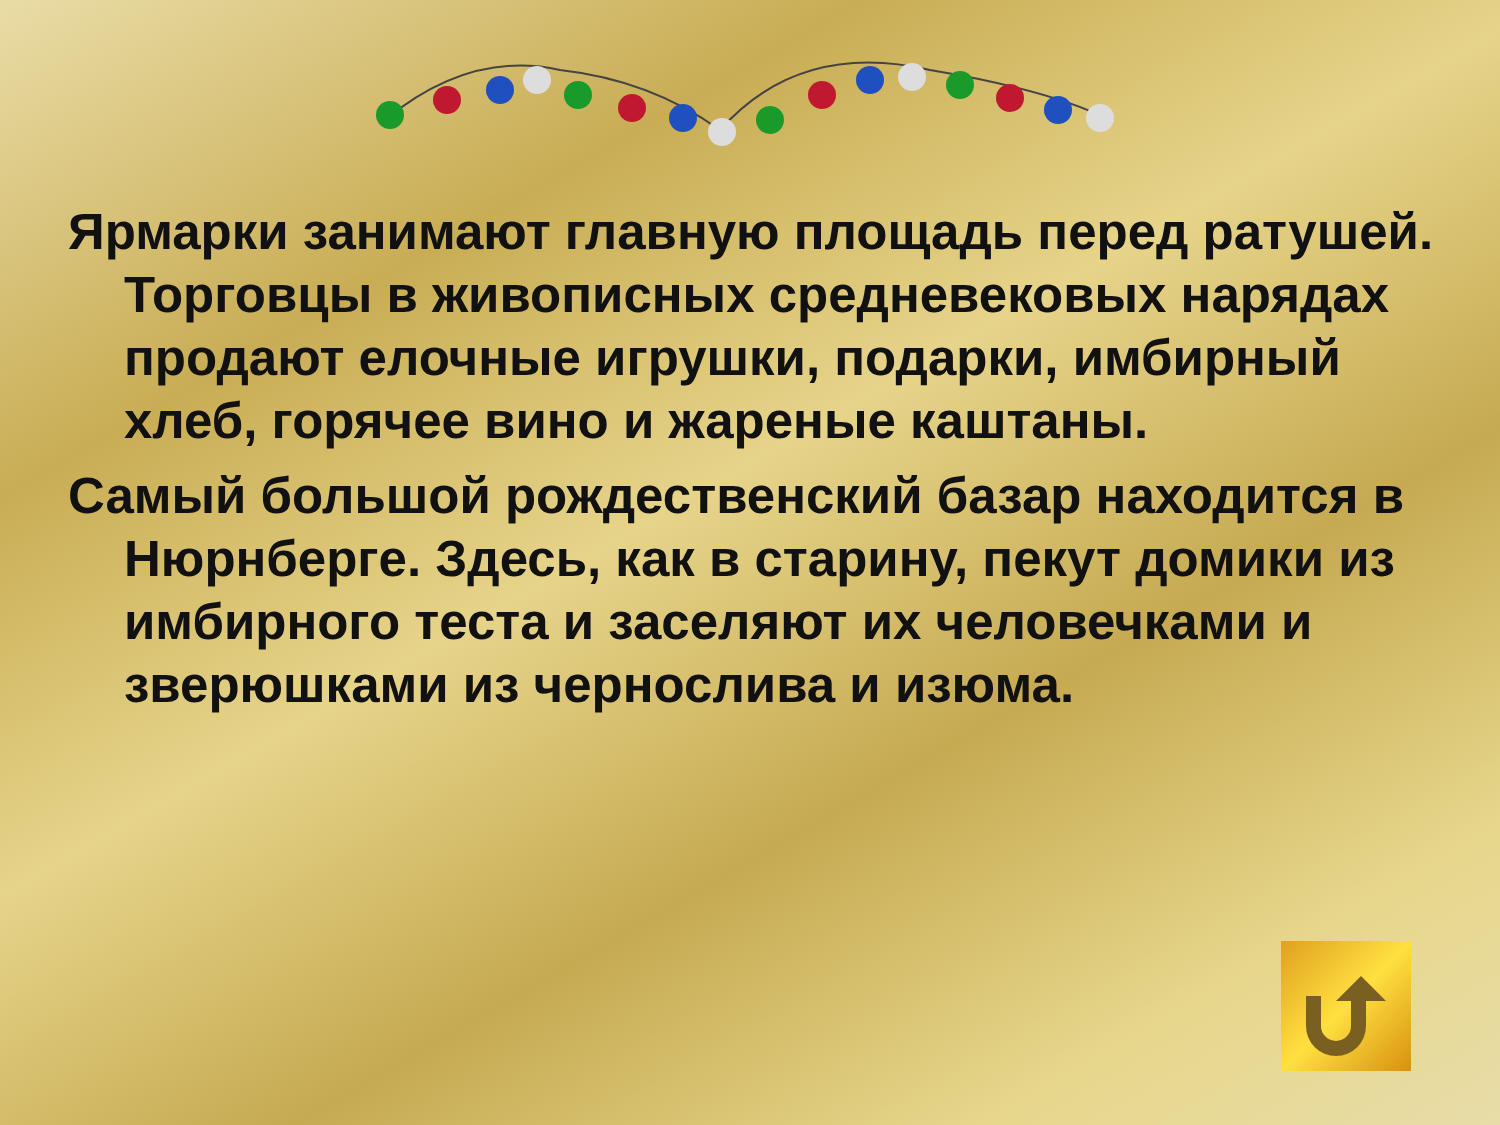Ярмарки занимают главную площадь перед ратушей. Торговцы в живописных средневековых нарядах продают елочные игрушки, подарки, имбирный хлеб, горячее вино и жареные каштаны.
Самый большой рождественский базар находится в Нюрнберге. Здесь, как в старину, пекут домики из имбирного теста и заселяют их человечками и зверюшками из чернослива и изюма.